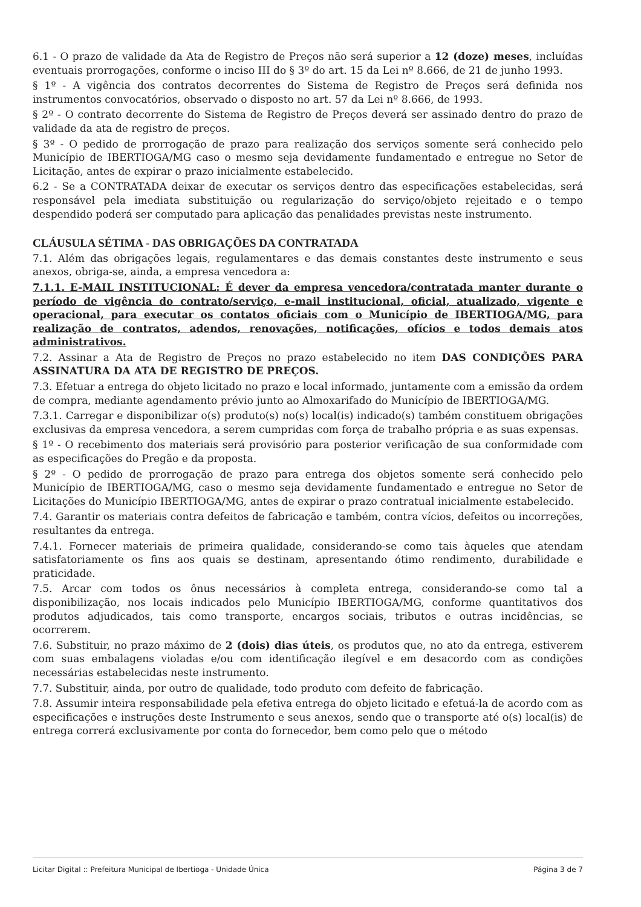6.1 - O prazo de validade da Ata de Registro de Preços não será superior a 12 (doze) meses, incluídas eventuais prorrogações, conforme o inciso III do § 3º do art. 15 da Lei nº 8.666, de 21 de junho 1993.
§ 1º - A vigência dos contratos decorrentes do Sistema de Registro de Preços será definida nos instrumentos convocatórios, observado o disposto no art. 57 da Lei nº 8.666, de 1993.
§ 2º - O contrato decorrente do Sistema de Registro de Preços deverá ser assinado dentro do prazo de validade da ata de registro de preços.
§ 3º - O pedido de prorrogação de prazo para realização dos serviços somente será conhecido pelo Município de IBERTIOGA/MG caso o mesmo seja devidamente fundamentado e entregue no Setor de Licitação, antes de expirar o prazo inicialmente estabelecido.
6.2 - Se a CONTRATADA deixar de executar os serviços dentro das especificações estabelecidas, será responsável pela imediata substituição ou regularização do serviço/objeto rejeitado e o tempo despendido poderá ser computado para aplicação das penalidades previstas neste instrumento.
CLÁUSULA SÉTIMA - DAS OBRIGAÇÕES DA CONTRATADA
7.1. Além das obrigações legais, regulamentares e das demais constantes deste instrumento e seus anexos, obriga-se, ainda, a empresa vencedora a:
7.1.1. E-MAIL INSTITUCIONAL: É dever da empresa vencedora/contratada manter durante o período de vigência do contrato/serviço, e-mail institucional, oficial, atualizado, vigente e operacional, para executar os contatos oficiais com o Município de IBERTIOGA/MG, para realização de contratos, adendos, renovações, notificações, ofícios e todos demais atos administrativos.
7.2. Assinar a Ata de Registro de Preços no prazo estabelecido no item DAS CONDIÇÕES PARA ASSINATURA DA ATA DE REGISTRO DE PREÇOS.
7.3. Efetuar a entrega do objeto licitado no prazo e local informado, juntamente com a emissão da ordem de compra, mediante agendamento prévio junto ao Almoxarifado do Município de IBERTIOGA/MG.
7.3.1. Carregar e disponibilizar o(s) produto(s) no(s) local(is) indicado(s) também constituem obrigações exclusivas da empresa vencedora, a serem cumpridas com força de trabalho própria e as suas expensas.
§ 1º - O recebimento dos materiais será provisório para posterior verificação de sua conformidade com as especificações do Pregão e da proposta.
§ 2º - O pedido de prorrogação de prazo para entrega dos objetos somente será conhecido pelo Município de IBERTIOGA/MG, caso o mesmo seja devidamente fundamentado e entregue no Setor de Licitações do Município IBERTIOGA/MG, antes de expirar o prazo contratual inicialmente estabelecido.
7.4. Garantir os materiais contra defeitos de fabricação e também, contra vícios, defeitos ou incorreções, resultantes da entrega.
7.4.1. Fornecer materiais de primeira qualidade, considerando-se como tais àqueles que atendam satisfatoriamente os fins aos quais se destinam, apresentando ótimo rendimento, durabilidade e praticidade.
7.5. Arcar com todos os ônus necessários à completa entrega, considerando-se como tal a disponibilização, nos locais indicados pelo Município IBERTIOGA/MG, conforme quantitativos dos produtos adjudicados, tais como transporte, encargos sociais, tributos e outras incidências, se ocorrerem.
7.6. Substituir, no prazo máximo de 2 (dois) dias úteis, os produtos que, no ato da entrega, estiverem com suas embalagens violadas e/ou com identificação ilegível e em desacordo com as condições necessárias estabelecidas neste instrumento.
7.7. Substituir, ainda, por outro de qualidade, todo produto com defeito de fabricação.
7.8. Assumir inteira responsabilidade pela efetiva entrega do objeto licitado e efetuá-la de acordo com as especificações e instruções deste Instrumento e seus anexos, sendo que o transporte até o(s) local(is) de entrega correrá exclusivamente por conta do fornecedor, bem como pelo que o método
Licitar Digital :: Prefeitura Municipal de Ibertioga - Unidade Única Página 3 de 7